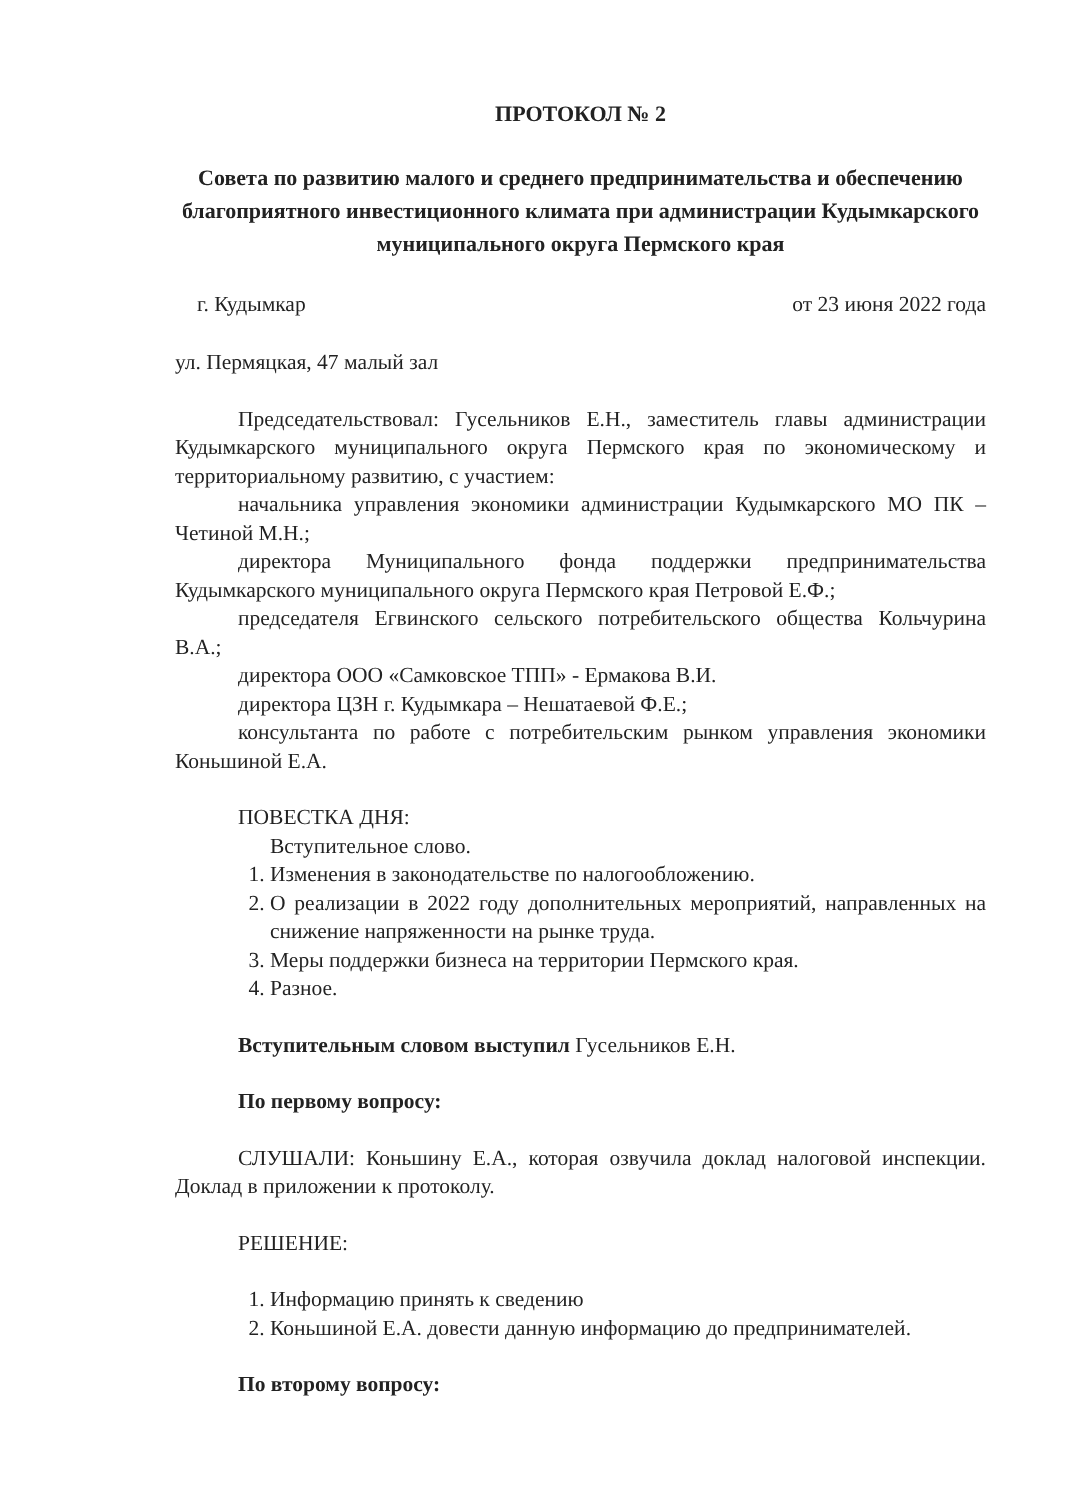ПРОТОКОЛ № 2
Совета по развитию малого и среднего предпринимательства и обеспечению благоприятного инвестиционного климата при администрации Кудымкарского муниципального округа Пермского края
г. Кудымкар от 23 июня 2022 года
ул. Пермяцкая, 47 малый зал
Председательствовал: Гусельников Е.Н., заместитель главы администрации Кудымкарского муниципального округа Пермского края по экономическому и территориальному развитию, с участием:
начальника управления экономики администрации Кудымкарского МО ПК – Четиной М.Н.;
директора Муниципального фонда поддержки предпринимательства Кудымкарского муниципального округа Пермского края Петровой Е.Ф.;
председателя Егвинского сельского потребительского общества Кольчурина В.А.;
директора ООО «Самковское ТПП» - Ермакова В.И.
директора ЦЗН г. Кудымкара – Нешатаевой Ф.Е.;
консультанта по работе с потребительским рынком управления экономики Коньшиной Е.А.
ПОВЕСТКА ДНЯ:
Вступительное слово.
1. Изменения в законодательстве по налогообложению.
2. О реализации в 2022 году дополнительных мероприятий, направленных на снижение напряженности на рынке труда.
3. Меры поддержки бизнеса на территории Пермского края.
4. Разное.
Вступительным словом выступил Гусельников Е.Н.
По первому вопросу:
СЛУШАЛИ: Коньшину Е.А., которая озвучила доклад налоговой инспекции. Доклад в приложении к протоколу.
РЕШЕНИЕ:
1. Информацию принять к сведению
2. Коньшиной Е.А. довести данную информацию до предпринимателей.
По второму вопросу: